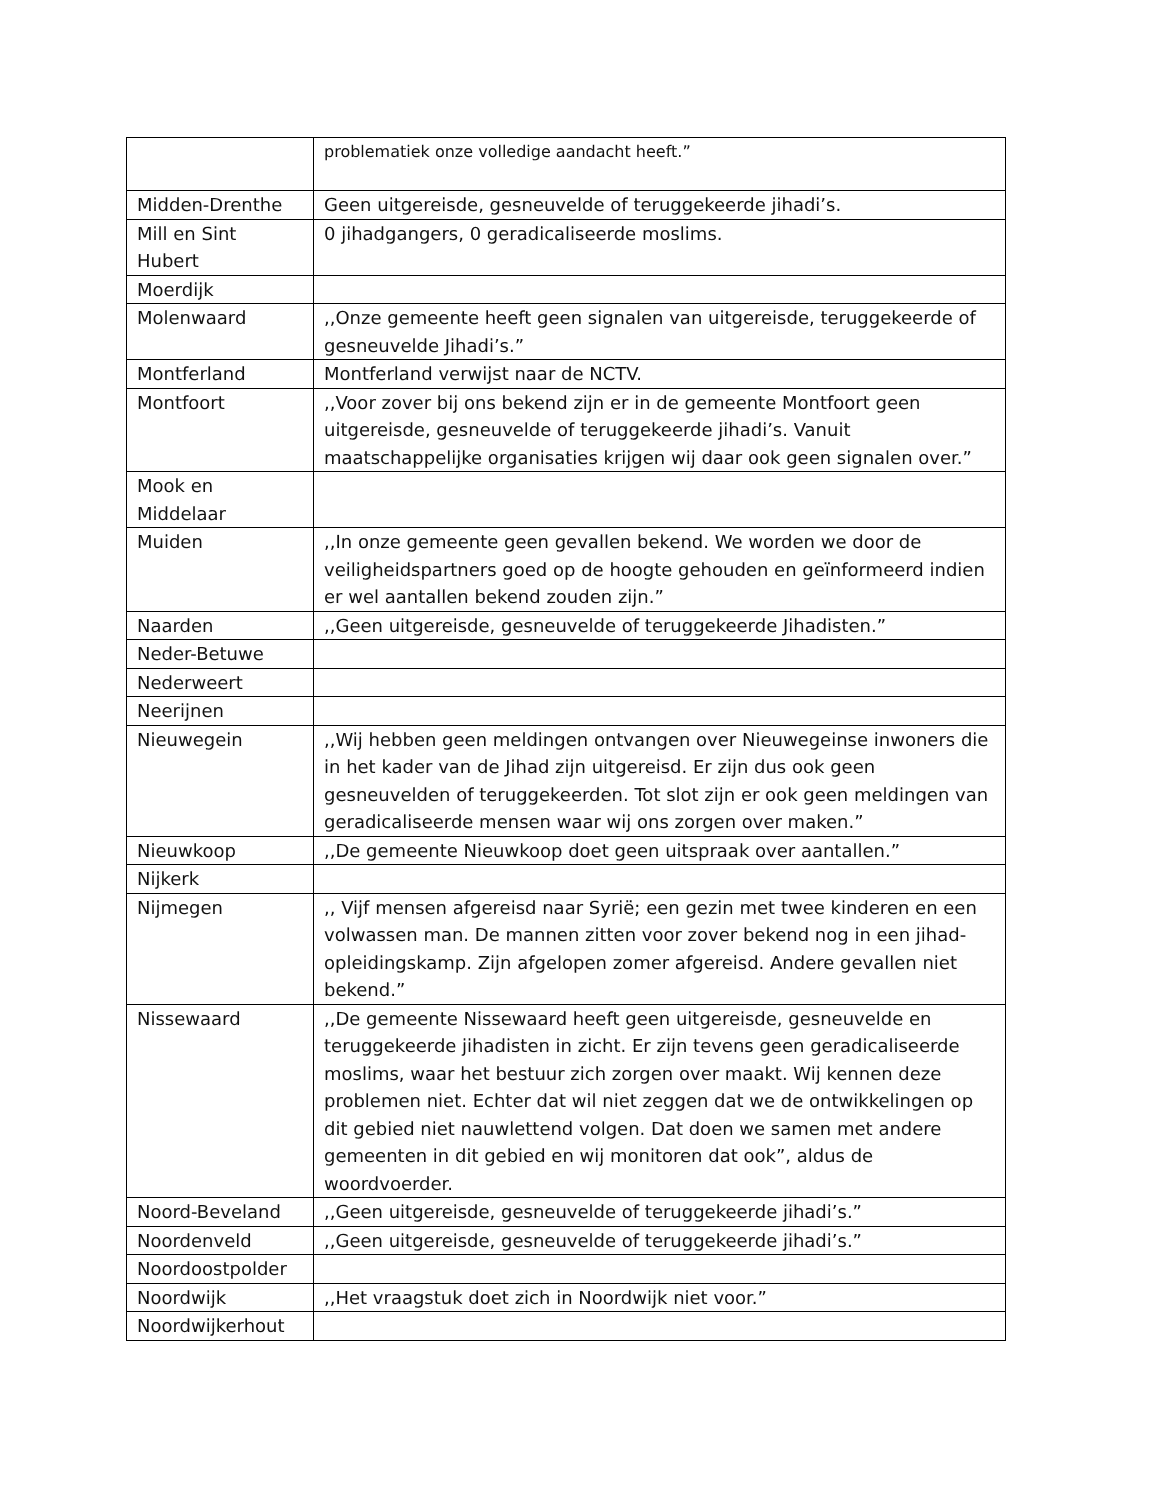| | problematiek onze volledige aandacht heeft.” |
| Midden-Drenthe | Geen uitgereisde, gesneuvelde of teruggekeerde jihadi’s. |
| Mill en Sint Hubert | 0 jihadgangers, 0 geradicaliseerde moslims. |
| Moerdijk | |
| Molenwaard | ,,Onze gemeente heeft geen signalen van uitgereisde, teruggekeerde of gesneuvelde Jihadi’s.” |
| Montferland | Montferland verwijst naar de NCTV. |
| Montfoort | ,,Voor zover bij ons bekend zijn er in de gemeente Montfoort geen uitgereisde, gesneuvelde of teruggekeerde jihadi’s. Vanuit maatschappelijke organisaties krijgen wij daar ook geen signalen over.” |
| Mook en Middelaar | |
| Muiden | ,,In onze gemeente geen gevallen bekend. We worden we door de veiligheidspartners goed op de hoogte gehouden en geïnformeerd indien er wel aantallen bekend zouden zijn.” |
| Naarden | ,,Geen uitgereisde, gesneuvelde of teruggekeerde Jihadisten.” |
| Neder-Betuwe | |
| Nederweert | |
| Neerijnen | |
| Nieuwegein | ,,Wij hebben geen meldingen ontvangen over Nieuwegeinse inwoners die in het kader van de Jihad zijn uitgereisd. Er zijn dus ook geen gesneuvelden of teruggekeerden. Tot slot zijn er ook geen meldingen van geradicaliseerde mensen waar wij ons zorgen over maken.” |
| Nieuwkoop | ,,De gemeente Nieuwkoop doet geen uitspraak over aantallen.” |
| Nijkerk | |
| Nijmegen | ,, Vijf mensen afgereisd naar Syrië; een gezin met twee kinderen en een volwassen man. De mannen zitten voor zover bekend nog in een jihad-opleidingskamp. Zijn afgelopen zomer afgereisd. Andere gevallen niet bekend.” |
| Nissewaard | ,,De gemeente Nissewaard heeft geen uitgereisde, gesneuvelde en teruggekeerde jihadisten in zicht. Er zijn tevens geen geradicaliseerde moslims, waar het bestuur zich zorgen over maakt. Wij kennen deze problemen niet. Echter dat wil niet zeggen dat we de ontwikkelingen op dit gebied niet nauwlettend volgen. Dat doen we samen met andere gemeenten in dit gebied en wij monitoren dat ook”, aldus de woordvoerder. |
| Noord-Beveland | ,,Geen uitgereisde, gesneuvelde of teruggekeerde jihadi’s.” |
| Noordenveld | ,,Geen uitgereisde, gesneuvelde of teruggekeerde jihadi’s.” |
| Noordoostpolder | |
| Noordwijk | ,,Het vraagstuk doet zich in Noordwijk niet voor.” |
| Noordwijkerhout | |